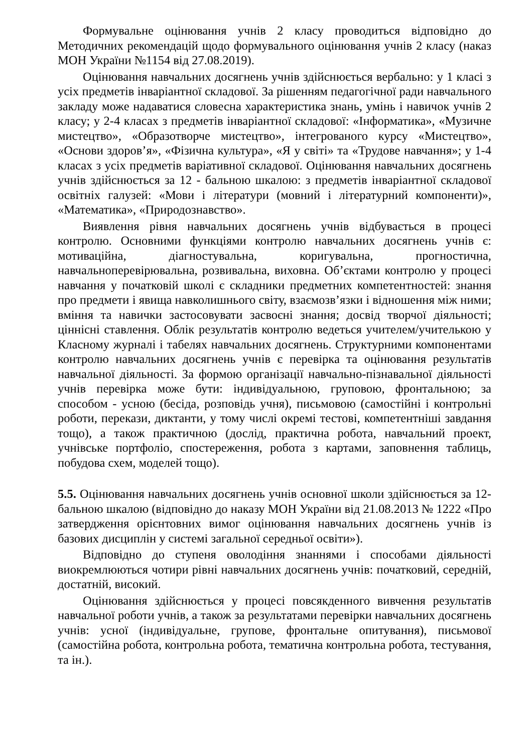Формувальне оцінювання учнів 2 класу проводиться відповідно до Методичних рекомендацій щодо формувального оцінювання учнів 2 класу (наказ МОН України №1154 від 27.08.2019).
Оцінювання навчальних досягнень учнів здійснюється вербально: у 1 класі з усіх предметів інваріантної складової. За рішенням педагогічної ради навчального закладу може надаватися словесна характеристика знань, умінь і навичок учнів 2 класу; у 2-4 класах з предметів інваріантної складової: «Інформатика», «Музичне мистецтво», «Образотворче мистецтво», інтегрованого курсу «Мистецтво», «Основи здоров’я», «Фізична культура», «Я у світі» та «Трудове навчання»; у 1-4 класах з усіх предметів варіативної складової. Оцінювання навчальних досягнень учнів здійснюється за 12 - бальною шкалою: з предметів інваріантної складової освітніх галузей: «Мови і літератури (мовний і літературний компоненти)», «Математика», «Природознавство».
Виявлення рівня навчальних досягнень учнів відбувається в процесі контролю. Основними функціями контролю навчальних досягнень учнів є: мотиваційна, діагностувальна, коригувальна, прогностична, навчальноперевірювальна, розвивальна, виховна. Об’єктами контролю у процесі навчання у початковій школі є складники предметних компетентностей: знання про предмети і явища навколишнього світу, взаємозв’язки і відношення між ними; вміння та навички застосовувати засвоєні знання; досвід творчої діяльності; ціннісні ставлення. Облік результатів контролю ведеться учителем/учителькою у Класному журналі і табелях навчальних досягнень. Структурними компонентами контролю навчальних досягнень учнів є перевірка та оцінювання результатів навчальної діяльності. За формою організації навчально-пізнавальної діяльності учнів перевірка може бути: індивідуальною, груповою, фронтальною; за способом - усною (бесіда, розповідь учня), письмовою (самостійні і контрольні роботи, перекази, диктанти, у тому числі окремі тестові, компетентніші завдання тощо), а також практичною (дослід, практична робота, навчальний проект, учнівське портфоліо, спостереження, робота з картами, заповнення таблиць, побудова схем, моделей тощо).
5.5. Оцінювання навчальних досягнень учнів основної школи здійснюється за 12-бальною шкалою (відповідно до наказу МОН України від 21.08.2013 № 1222 «Про затвердження орієнтовних вимог оцінювання навчальних досягнень учнів із базових дисциплін у системі загальної середньої освіти»).
Відповідно до ступеня оволодіння знаннями і способами діяльності виокремлюються чотири рівні навчальних досягнень учнів: початковий, середній, достатній, високий.
Оцінювання здійснюється у процесі повсякденного вивчення результатів навчальної роботи учнів, а також за результатами перевірки навчальних досягнень учнів: усної (індивідуальне, групове, фронтальне опитування), письмової (самостійна робота, контрольна робота, тематична контрольна робота, тестування, та ін.).